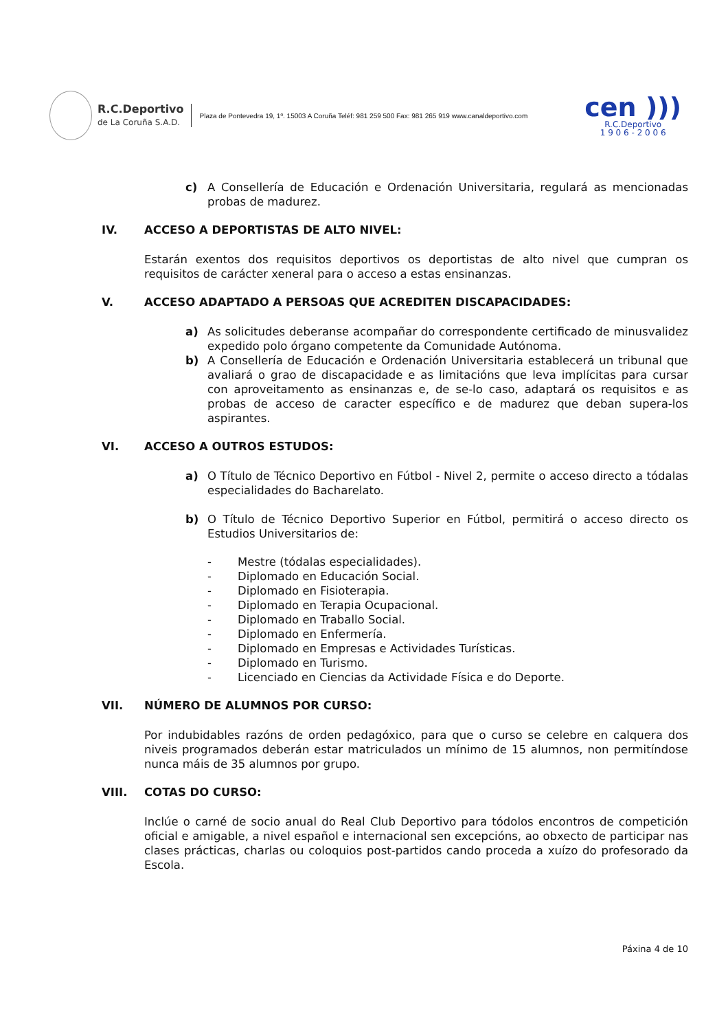R.C.Deportivo
de La Coruña S.A.D.
Plaza de Pontevedra 19, 1º. 15003 A Coruña Teléf: 981 259 500 Fax: 981 265 919 www.canaldeportivo.com
cen )))
R.C.Deportivo
1 9 0 6 - 2 0 0 6
c) A Consellería de Educación e Ordenación Universitaria, regulará as mencionadas probas de madurez.
IV. ACCESO A DEPORTISTAS DE ALTO NIVEL:
Estarán exentos dos requisitos deportivos os deportistas de alto nivel que cumpran os requisitos de carácter xeneral para o acceso a estas ensinanzas.
V. ACCESO ADAPTADO A PERSOAS QUE ACREDITEN DISCAPACIDADES:
a) As solicitudes deberanse acompañar do correspondente certificado de minusvalidez expedido polo órgano competente da Comunidade Autónoma.
b) A Consellería de Educación e Ordenación Universitaria establecerá un tribunal que avaliará o grao de discapacidade e as limitacións que leva implícitas para cursar con aproveitamento as ensinanzas e, de se-lo caso, adaptará os requisitos e as probas de acceso de caracter específico e de madurez que deban supera-los aspirantes.
VI. ACCESO A OUTROS ESTUDOS:
a) O Título de Técnico Deportivo en Fútbol - Nivel 2, permite o acceso directo a tódalas especialidades do Bacharelato.
b) O Título de Técnico Deportivo Superior en Fútbol, permitirá o acceso directo os Estudios Universitarios de:
- Mestre (tódalas especialidades).
- Diplomado en Educación Social.
- Diplomado en Fisioterapia.
- Diplomado en Terapia Ocupacional.
- Diplomado en Traballo Social.
- Diplomado en Enfermería.
- Diplomado en Empresas e Actividades Turísticas.
- Diplomado en Turismo.
- Licenciado en Ciencias da Actividade Física e do Deporte.
VII. NÚMERO DE ALUMNOS POR CURSO:
Por indubidables razóns de orden pedagóxico, para que o curso se celebre en calquera dos niveis programados deberán estar matriculados un mínimo de 15 alumnos, non permitíndose nunca máis de 35 alumnos por grupo.
VIII. COTAS DO CURSO:
Inclúe o carné de socio anual do Real Club Deportivo para tódolos encontros de competición oficial e amigable, a nivel español e internacional sen excepcións, ao obxecto de participar nas clases prácticas, charlas ou coloquios post-partidos cando proceda a xuízo do profesorado da Escola.
Páxina 4 de 10